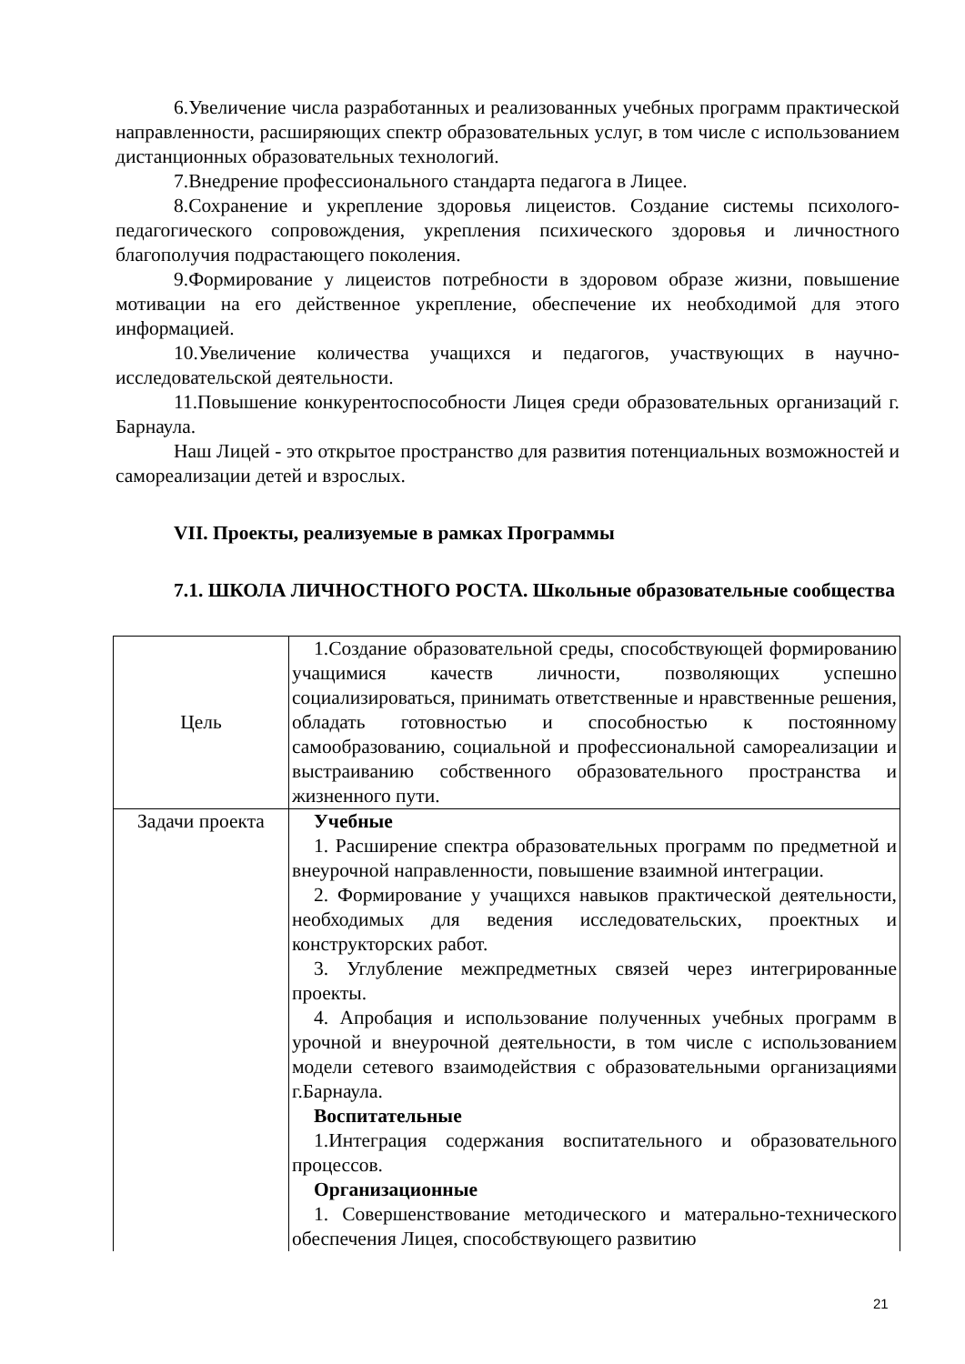6.Увеличение числа разработанных и реализованных учебных программ практической направленности, расширяющих спектр образовательных услуг, в том числе с использованием дистанционных образовательных технологий.
7.Внедрение профессионального стандарта педагога в Лицее.
8.Сохранение и укрепление здоровья лицеистов. Создание системы психолого-педагогического сопровождения, укрепления психического здоровья и личностного благополучия подрастающего поколения.
9.Формирование у лицеистов потребности в здоровом образе жизни, повышение мотивации на его действенное укрепление, обеспечение их необходимой для этого информацией.
10.Увеличение количества учащихся и педагогов, участвующих в научно-исследовательской деятельности.
11.Повышение конкурентоспособности Лицея среди образовательных организаций г. Барнаула.
Наш Лицей - это открытое пространство для развития потенциальных возможностей и самореализации детей и взрослых.
VII. Проекты, реализуемые в рамках Программы
7.1. ШКОЛА ЛИЧНОСТНОГО РОСТА. Школьные образовательные сообщества
| Цель | 1.Создание образовательной среды, способствующей формированию учащимися качеств личности, позволяющих успешно социализироваться, принимать ответственные и нравственные решения, обладать готовностью и способностью к постоянному самообразованию, социальной и профессиональной самореализации и выстраиванию собственного образовательного пространства и жизненного пути. |
| Задачи проекта | Учебные 1. Расширение спектра образовательных программ по предметной и внеурочной направленности, повышение взаимной интеграции. 2. Формирование у учащихся навыков практической деятельности, необходимых для ведения исследовательских, проектных и конструкторских работ. 3. Углубление межпредметных связей через интегрированные проекты. 4. Апробация и использование полученных учебных программ в урочной и внеурочной деятельности, в том числе с использованием модели сетевого взаимодействия с образовательными организациями г.Барнаула. Воспитательные 1.Интеграция содержания воспитательного и образовательного процессов. Организационные 1. Совершенствование методического и матерально-технического обеспечения Лицея, способствующего развитию |
21